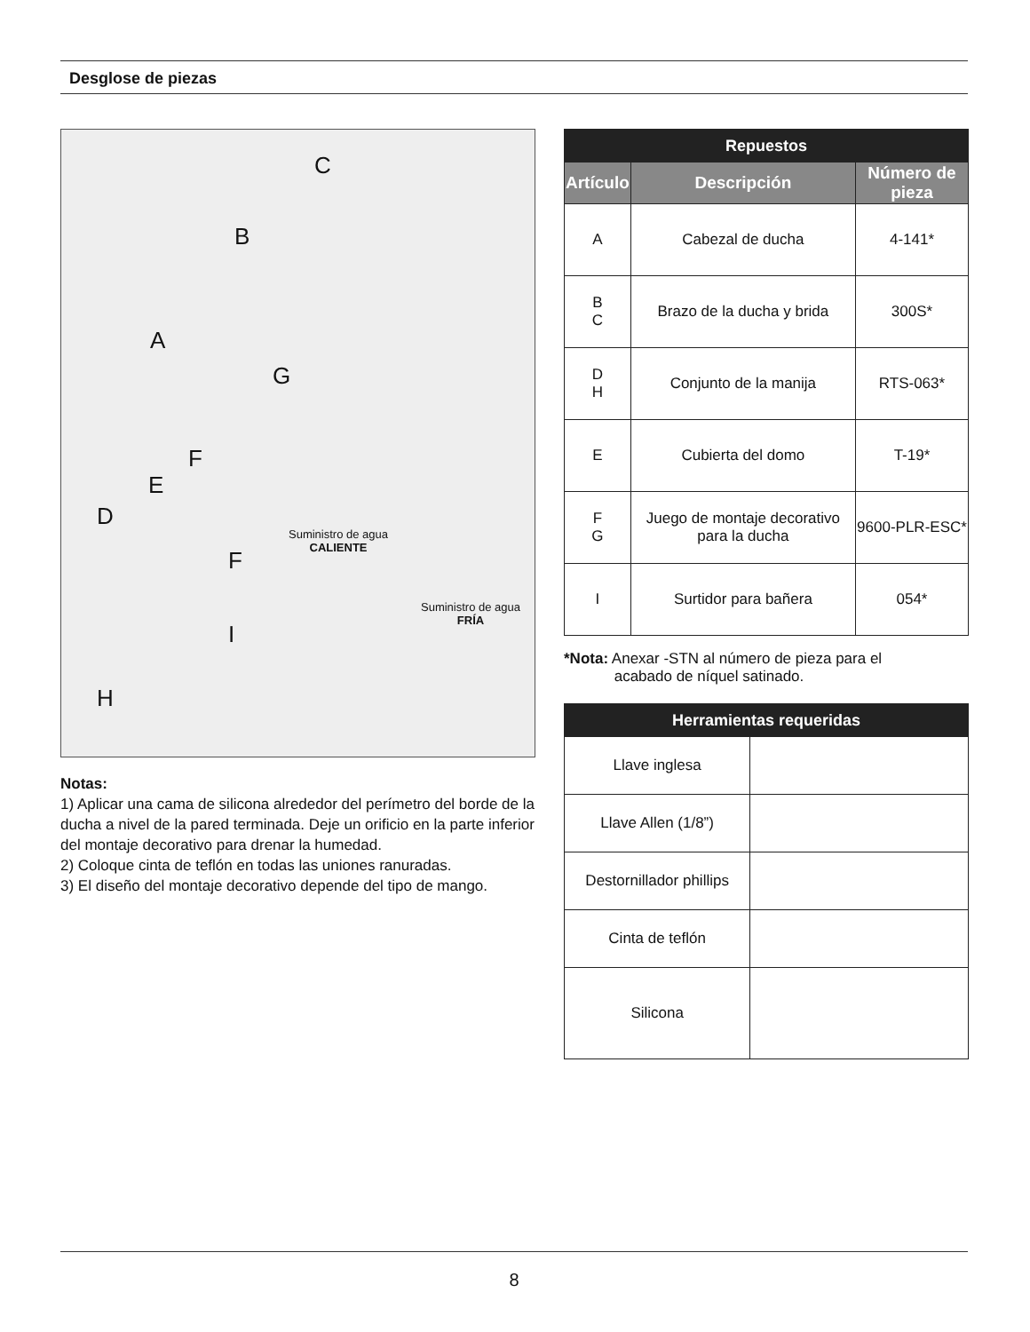Desglose de piezas
C
B
A
G
F
E
D
F
I
H
Suministro de agua
CALIENTE
Suministro de agua
FRÍA
Notas:
1) Aplicar una cama de silicona alrededor del perímetro del borde de la ducha a nivel de la pared terminada. Deje un orificio en la parte inferior del montaje decorativo para drenar la humedad.
2) Coloque cinta de teflón en todas las uniones ranuradas.
3) El diseño del montaje decorativo depende del tipo de mango.
| Repuestos | | |
| --- | --- | --- |
| Artículo | Descripción | Número de pieza |
| A | Cabezal de ducha | 4-141* |
| B C | Brazo de la ducha y brida | 300S* |
| D H | Conjunto de la manija | RTS-063* |
| E | Cubierta del domo | T-19* |
| F G | Juego de montaje decorativo para la ducha | 9600-PLR-ESC* |
| I | Surtidor para bañera | 054* |
*Nota: Anexar -STN al número de pieza para el
acabado de níquel satinado.
| Herramientas requeridas | |
| --- | --- |
| Llave inglesa | |
| Llave Allen (1/8”) | |
| Destornillador phillips | |
| Cinta de teflón | |
| Silicona | |
8